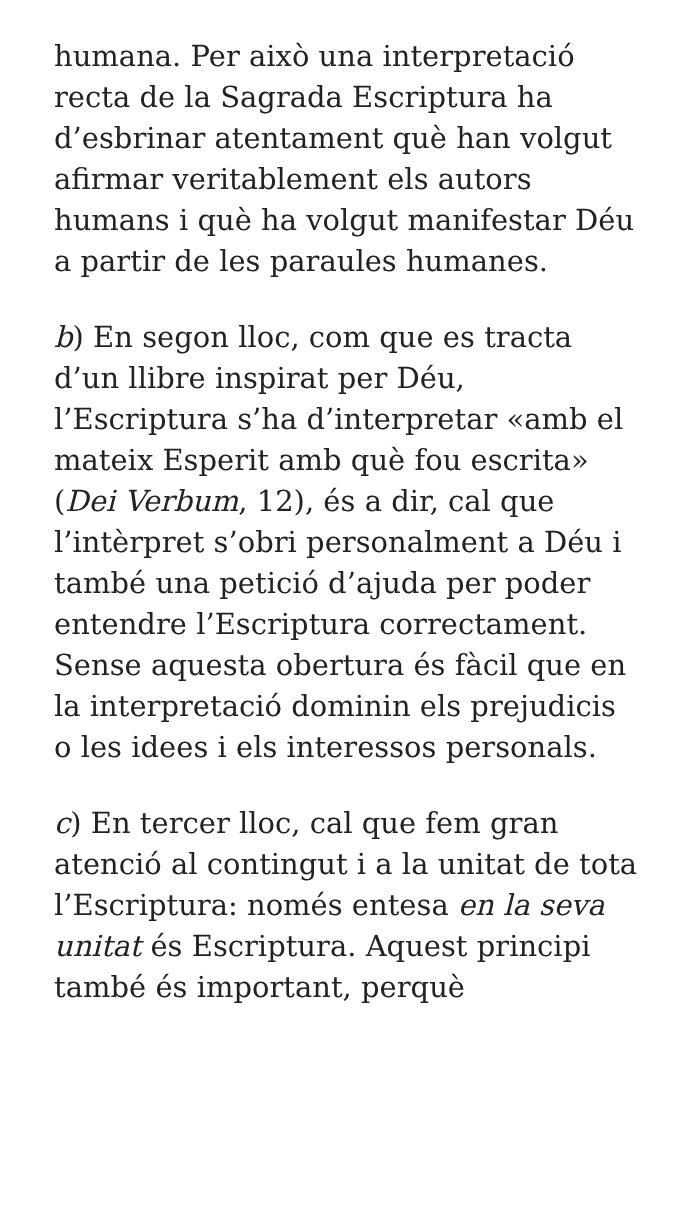humana. Per això una interpretació recta de la Sagrada Escriptura ha d’esbrinar atentament què han volgut afirmar veritablement els autors humans i què ha volgut manifestar Déu a partir de les paraules humanes.
b) En segon lloc, com que es tracta d’un llibre inspirat per Déu, l’Escriptura s’ha d’interpretar «amb el mateix Esperit amb què fou escrita» (Dei Verbum, 12), és a dir, cal que l’intèrpret s’obri personalment a Déu i també una petició d’ajuda per poder entendre l’Escriptura correctament. Sense aquesta obertura és fàcil que en la interpretació dominin els prejudicis o les idees i els interessos personals.
c) En tercer lloc, cal que fem gran atenció al contingut i a la unitat de tota l’Escriptura: només entesa en la seva unitat és Escriptura. Aquest principi també és important, perquè